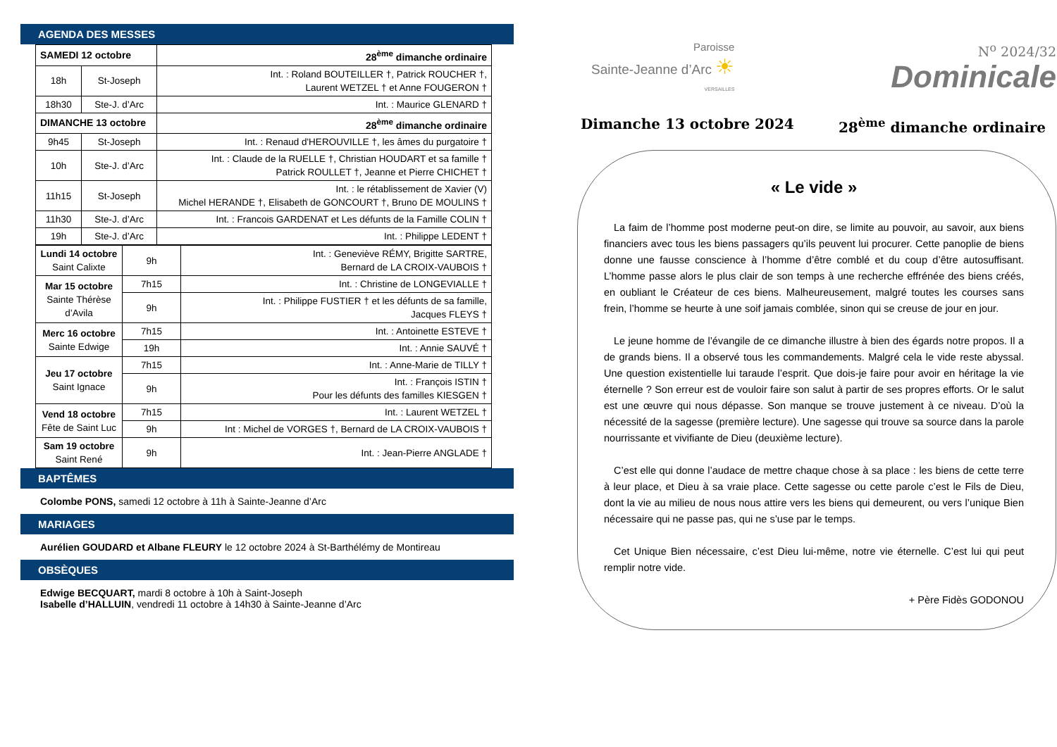AGENDA DES MESSES
| SAMEDI 12 octobre | | 28<sup>ème</sup> dimanche ordinaire |
| 18h | St-Joseph | Int. : Roland BOUTEILLER †, Patrick ROUCHER †, Laurent WETZEL † et Anne FOUGERON † |
| 18h30 | Ste-J. d’Arc | Int. : Maurice GLENARD † |
| DIMANCHE 13 octobre | | 28<sup>ème</sup> dimanche ordinaire |
| 9h45 | St-Joseph | Int. : Renaud d'HEROUVILLE †, les âmes du purgatoire † |
| 10h | Ste-J. d’Arc | Int. : Claude de la RUELLE †, Christian HOUDART et sa famille † Patrick ROULLET †, Jeanne et Pierre CHICHET † |
| 11h15 | St-Joseph | Int. : le rétablissement de Xavier (V) Michel HERANDE †, Elisabeth de GONCOURT †, Bruno DE MOULINS † |
| 11h30 | Ste-J. d’Arc | Int. : Francois GARDENAT et Les défunts de la Famille COLIN † |
| 19h | Ste-J. d’Arc | Int. : Philippe LEDENT † |
| Lundi 14 octobre Saint Calixte | 9h | Int. : Geneviève RÉMY, Brigitte SARTRE, Bernard de LA CROIX-VAUBOIS † |
| Mar 15 octobre Sainte Thérèse d’Avila | 7h15 | Int. : Christine de LONGEVIALLE † |
| | 9h | Int. : Philippe FUSTIER † et les défunts de sa famille, Jacques FLEYS † |
| Merc 16 octobre Sainte Edwige | 7h15 | Int. : Antoinette ESTEVE † |
| | 19h | Int. : Annie SAUVÉ † |
| Jeu 17 octobre Saint Ignace | 7h15 | Int. : Anne-Marie de TILLY † |
| | 9h | Int. : François ISTIN † Pour les défunts des familles KIESGEN † |
| Vend 18 octobre Fête de Saint Luc | 7h15 | Int. : Laurent WETZEL † |
| | 9h | Int : Michel de VORGES †, Bernard de LA CROIX-VAUBOIS † |
| Sam 19 octobre Saint René | 9h | Int. : Jean-Pierre ANGLADE † |
BAPTÊMES
Colombe PONS, samedi 12 octobre à 11h à Sainte-Jeanne d’Arc
MARIAGES
Aurélien GOUDARD et Albane FLEURY le 12 octobre 2024 à St-Barthélémy de Montireau
OBSÈQUES
Edwige BECQUART, mardi 8 octobre à 10h à Saint-Joseph
Isabelle d’HALLUIN, vendredi 11 octobre à 14h30 à Sainte-Jeanne d’Arc
Paroisse
Sainte-Jeanne d’Arc ☀
VERSAILLES
N<sup>o</sup> 2024/32
Dominicale
Dimanche 13 octobre 2024 28<sup>ème</sup> dimanche ordinaire
« Le vide »
La faim de l’homme post moderne peut-on dire, se limite au pouvoir, au savoir, aux biens financiers avec tous les biens passagers qu’ils peuvent lui procurer. Cette panoplie de biens donne une fausse conscience à l’homme d’être comblé et du coup d’être autosuffisant. L’homme passe alors le plus clair de son temps à une recherche effrénée des biens créés, en oubliant le Créateur de ces biens. Malheureusement, malgré toutes les courses sans frein, l’homme se heurte à une soif jamais comblée, sinon qui se creuse de jour en jour.
Le jeune homme de l’évangile de ce dimanche illustre à bien des égards notre propos. Il a de grands biens. Il a observé tous les commandements. Malgré cela le vide reste abyssal. Une question existentielle lui taraude l’esprit. Que dois-je faire pour avoir en héritage la vie éternelle ? Son erreur est de vouloir faire son salut à partir de ses propres efforts. Or le salut est une œuvre qui nous dépasse. Son manque se trouve justement à ce niveau. D’où la nécessité de la sagesse (première lecture). Une sagesse qui trouve sa source dans la parole nourrissante et vivifiante de Dieu (deuxième lecture).
C’est elle qui donne l’audace de mettre chaque chose à sa place : les biens de cette terre à leur place, et Dieu à sa vraie place. Cette sagesse ou cette parole c’est le Fils de Dieu, dont la vie au milieu de nous nous attire vers les biens qui demeurent, ou vers l’unique Bien nécessaire qui ne passe pas, qui ne s’use par le temps.
Cet Unique Bien nécessaire, c’est Dieu lui-même, notre vie éternelle. C’est lui qui peut remplir notre vide.
+ Père Fidès GODONOU